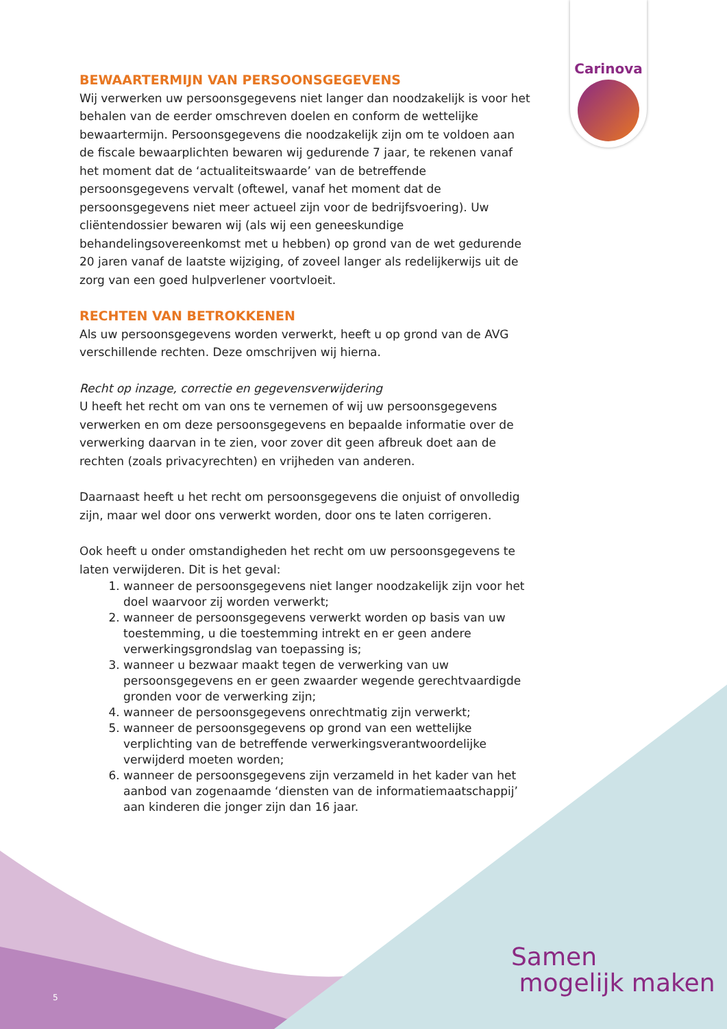Carinova
BEWAARTERMIJN VAN PERSOONSGEGEVENS
Wij verwerken uw persoonsgegevens niet langer dan noodzakelijk is voor het behalen van de eerder omschreven doelen en conform de wettelijke bewaartermijn. Persoonsgegevens die noodzakelijk zijn om te voldoen aan de fiscale bewaarplichten bewaren wij gedurende 7 jaar, te rekenen vanaf het moment dat de ‘actualiteitswaarde’ van de betreffende persoonsgegevens vervalt (oftewel, vanaf het moment dat de persoonsgegevens niet meer actueel zijn voor de bedrijfsvoering). Uw cliëntendossier bewaren wij (als wij een geneeskundige behandelingsovereenkomst met u hebben) op grond van de wet gedurende 20 jaren vanaf de laatste wijziging, of zoveel langer als redelijkerwijs uit de zorg van een goed hulpverlener voortvloeit.
RECHTEN VAN BETROKKENEN
Als uw persoonsgegevens worden verwerkt, heeft u op grond van de AVG verschillende rechten. Deze omschrijven wij hierna.
Recht op inzage, correctie en gegevensverwijdering
U heeft het recht om van ons te vernemen of wij uw persoonsgegevens verwerken en om deze persoonsgegevens en bepaalde informatie over de verwerking daarvan in te zien, voor zover dit geen afbreuk doet aan de rechten (zoals privacyrechten) en vrijheden van anderen.
Daarnaast heeft u het recht om persoonsgegevens die onjuist of onvolledig zijn, maar wel door ons verwerkt worden, door ons te laten corrigeren.
Ook heeft u onder omstandigheden het recht om uw persoonsgegevens te laten verwijderen. Dit is het geval:
1. wanneer de persoonsgegevens niet langer noodzakelijk zijn voor het doel waarvoor zij worden verwerkt;
2. wanneer de persoonsgegevens verwerkt worden op basis van uw toestemming, u die toestemming intrekt en er geen andere verwerkingsgrondslag van toepassing is;
3. wanneer u bezwaar maakt tegen de verwerking van uw persoonsgegevens en er geen zwaarder wegende gerechtvaardigde gronden voor de verwerking zijn;
4. wanneer de persoonsgegevens onrechtmatig zijn verwerkt;
5. wanneer de persoonsgegevens op grond van een wettelijke verplichting van de betreffende verwerkingsverantwoordelijke verwijderd moeten worden;
6. wanneer de persoonsgegevens zijn verzameld in het kader van het aanbod van zogenaamde ‘diensten van de informatiemaatschappij’ aan kinderen die jonger zijn dan 16 jaar.
Samen
mogelijk maken
5